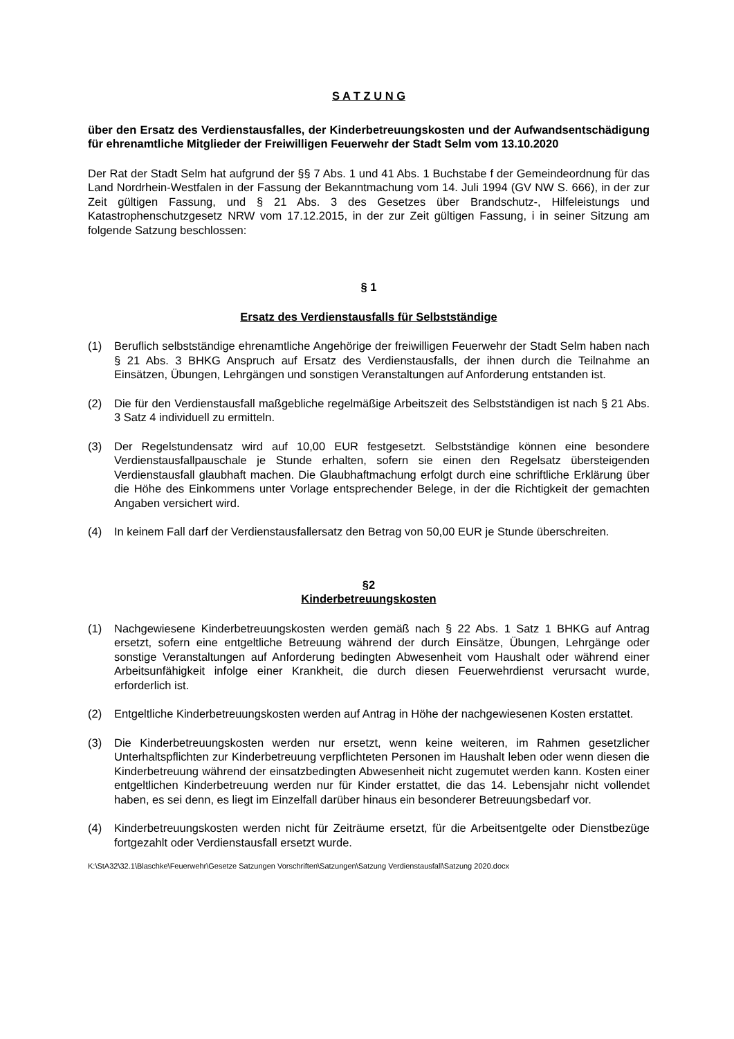S A T Z U N G
über den Ersatz des Verdienstausfalles, der Kinderbetreuungskosten und der Aufwandsentschädigung für ehrenamtliche Mitglieder der Freiwilligen Feuerwehr der Stadt Selm vom 13.10.2020
Der Rat der Stadt Selm hat aufgrund der §§ 7 Abs. 1 und 41 Abs. 1 Buchstabe f der Gemeindeordnung für das Land Nordrhein-Westfalen in der Fassung der Bekanntmachung vom 14. Juli 1994 (GV NW S. 666), in der zur Zeit gültigen Fassung, und § 21 Abs. 3 des Gesetzes über Brandschutz-, Hilfeleistungs und Katastrophenschutzgesetz NRW vom 17.12.2015, in der zur Zeit gültigen Fassung, i in seiner Sitzung am folgende Satzung beschlossen:
§ 1
Ersatz des Verdienstausfalls für Selbstständige
(1) Beruflich selbstständige ehrenamtliche Angehörige der freiwilligen Feuerwehr der Stadt Selm haben nach § 21 Abs. 3 BHKG Anspruch auf Ersatz des Verdienstausfalls, der ihnen durch die Teilnahme an Einsätzen, Übungen, Lehrgängen und sonstigen Veranstaltungen auf Anforderung entstanden ist.
(2) Die für den Verdienstausfall maßgebliche regelmäßige Arbeitszeit des Selbstständigen ist nach § 21 Abs. 3 Satz 4 individuell zu ermitteln.
(3) Der Regelstundensatz wird auf 10,00 EUR festgesetzt. Selbstständige können eine besondere Verdienstausfallpauschale je Stunde erhalten, sofern sie einen den Regelsatz übersteigenden Verdienstausfall glaubhaft machen. Die Glaubhaftmachung erfolgt durch eine schriftliche Erklärung über die Höhe des Einkommens unter Vorlage entsprechender Belege, in der die Richtigkeit der gemachten Angaben versichert wird.
(4) In keinem Fall darf der Verdienstausfallersatz den Betrag von 50,00 EUR je Stunde überschreiten.
§2
Kinderbetreuungskosten
(1) Nachgewiesene Kinderbetreuungskosten werden gemäß nach § 22 Abs. 1 Satz 1 BHKG auf Antrag ersetzt, sofern eine entgeltliche Betreuung während der durch Einsätze, Übungen, Lehrgänge oder sonstige Veranstaltungen auf Anforderung bedingten Abwesenheit vom Haushalt oder während einer Arbeitsunfähigkeit infolge einer Krankheit, die durch diesen Feuerwehrdienst verursacht wurde, erforderlich ist.
(2) Entgeltliche Kinderbetreuungskosten werden auf Antrag in Höhe der nachgewiesenen Kosten erstattet.
(3) Die Kinderbetreuungskosten werden nur ersetzt, wenn keine weiteren, im Rahmen gesetzlicher Unterhaltspflichten zur Kinderbetreuung verpflichteten Personen im Haushalt leben oder wenn diesen die Kinderbetreuung während der einsatzbedingten Abwesenheit nicht zugemutet werden kann. Kosten einer entgeltlichen Kinderbetreuung werden nur für Kinder erstattet, die das 14. Lebensjahr nicht vollendet haben, es sei denn, es liegt im Einzelfall darüber hinaus ein besonderer Betreuungsbedarf vor.
(4) Kinderbetreuungskosten werden nicht für Zeiträume ersetzt, für die Arbeitsentgelte oder Dienstbezüge fortgezahlt oder Verdienstausfall ersetzt wurde.
K:\StA32\32.1\Blaschke\Feuerwehr\Gesetze Satzungen Vorschriften\Satzungen\Satzung Verdienstausfall\Satzung 2020.docx